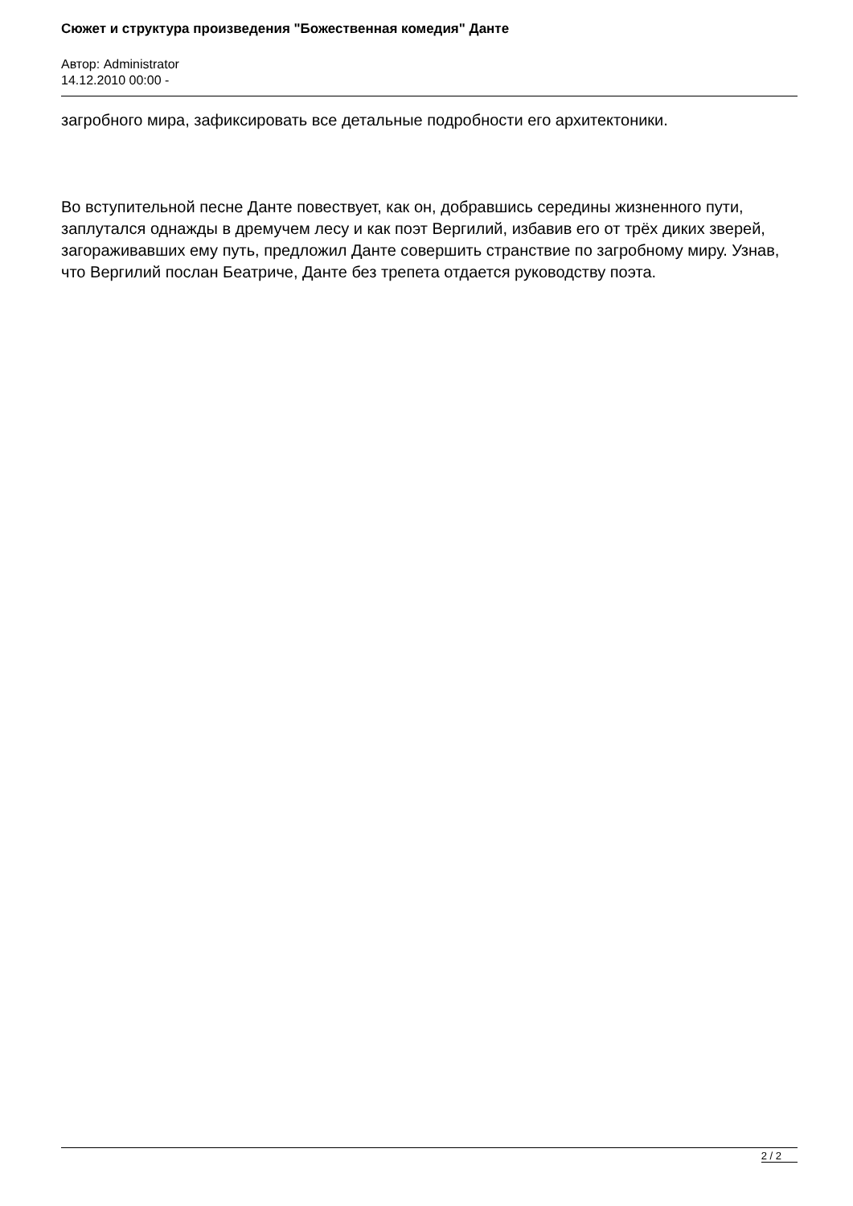Сюжет и структура произведения "Божественная комедия" Данте
Автор: Administrator
14.12.2010 00:00 -
загробного мира, зафиксировать все детальные подробности его архитектоники.
Во вступительной песне Данте повествует, как он, добравшись середины жизненного пути, заплутался однажды в дремучем лесу и как поэт Вергилий, избавив его от трёх диких зверей, загораживавших ему путь, предложил Данте совершить странствие по загробному миру. Узнав, что Вергилий послан Беатриче, Данте без трепета отдается руководству поэта.
2 / 2